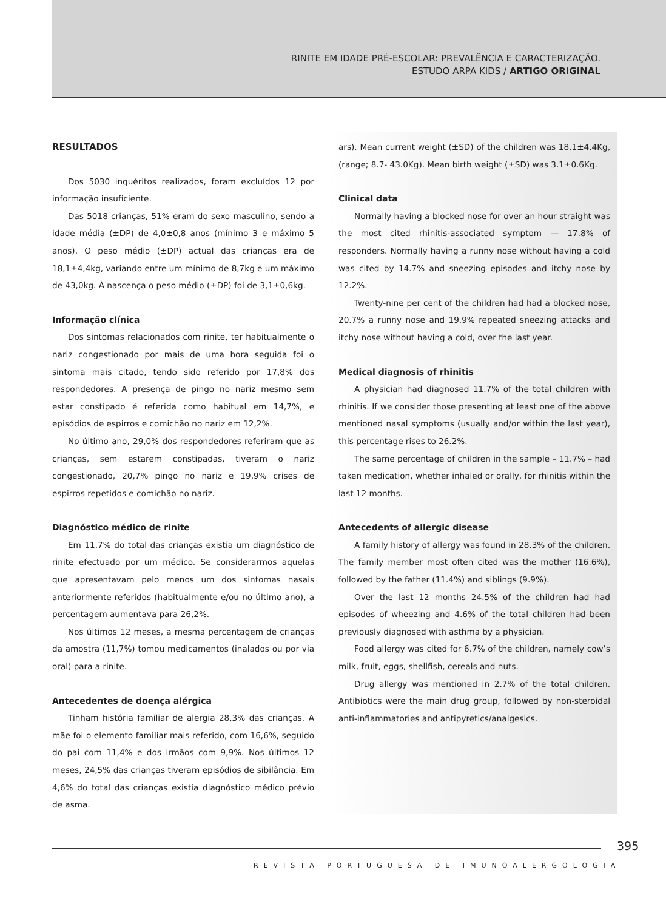RINITE EM IDADE PRÉ-ESCOLAR: PREVALÊNCIA E CARACTERIZAÇÃO.
ESTUDO ARPA KIDS / ARTIGO ORIGINAL
RESULTADOS
Dos 5030 inquéritos realizados, foram excluídos 12 por informação insuficiente.
Das 5018 crianças, 51% eram do sexo masculino, sendo a idade média (±DP) de 4,0±0,8 anos (mínimo 3 e máximo 5 anos). O peso médio (±DP) actual das crianças era de 18,1±4,4kg, variando entre um mínimo de 8,7kg e um máximo de 43,0kg. À nascença o peso médio (±DP) foi de 3,1±0,6kg.
Informação clínica
Dos sintomas relacionados com rinite, ter habitualmente o nariz congestionado por mais de uma hora seguida foi o sintoma mais citado, tendo sido referido por 17,8% dos respondedores. A presença de pingo no nariz mesmo sem estar constipado é referida como habitual em 14,7%, e episódios de espirros e comichão no nariz em 12,2%.
No último ano, 29,0% dos respondedores referiram que as crianças, sem estarem constipadas, tiveram o nariz congestionado, 20,7% pingo no nariz e 19,9% crises de espirros repetidos e comichão no nariz.
Diagnóstico médico de rinite
Em 11,7% do total das crianças existia um diagnóstico de rinite efectuado por um médico. Se considerarmos aquelas que apresentavam pelo menos um dos sintomas nasais anteriormente referidos (habitualmente e/ou no último ano), a percentagem aumentava para 26,2%.
Nos últimos 12 meses, a mesma percentagem de crianças da amostra (11,7%) tomou medicamentos (inalados ou por via oral) para a rinite.
Antecedentes de doença alérgica
Tinham história familiar de alergia 28,3% das crianças. A mãe foi o elemento familiar mais referido, com 16,6%, seguido do pai com 11,4% e dos irmãos com 9,9%. Nos últimos 12 meses, 24,5% das crianças tiveram episódios de sibilância. Em 4,6% do total das crianças existia diagnóstico médico prévio de asma.
ars). Mean current weight (±SD) of the children was 18.1±4.4Kg, (range; 8.7- 43.0Kg). Mean birth weight (±SD) was 3.1±0.6Kg.
Clinical data
Normally having a blocked nose for over an hour straight was the most cited rhinitis-associated symptom — 17.8% of responders. Normally having a runny nose without having a cold was cited by 14.7% and sneezing episodes and itchy nose by 12.2%.
Twenty-nine per cent of the children had had a blocked nose, 20.7% a runny nose and 19.9% repeated sneezing attacks and itchy nose without having a cold, over the last year.
Medical diagnosis of rhinitis
A physician had diagnosed 11.7% of the total children with rhinitis. If we consider those presenting at least one of the above mentioned nasal symptoms (usually and/or within the last year), this percentage rises to 26.2%.
The same percentage of children in the sample – 11.7% – had taken medication, whether inhaled or orally, for rhinitis within the last 12 months.
Antecedents of allergic disease
A family history of allergy was found in 28.3% of the children. The family member most often cited was the mother (16.6%), followed by the father (11.4%) and siblings (9.9%).
Over the last 12 months 24.5% of the children had had episodes of wheezing and 4.6% of the total children had been previously diagnosed with asthma by a physician.
Food allergy was cited for 6.7% of the children, namely cow’s milk, fruit, eggs, shellfish, cereals and nuts.
Drug allergy was mentioned in 2.7% of the total children. Antibiotics were the main drug group, followed by non-steroidal anti-inflammatories and antipyretics/analgesics.
395
REVISTA PORTUGUESA DE IMUNOALERGOLOGIA